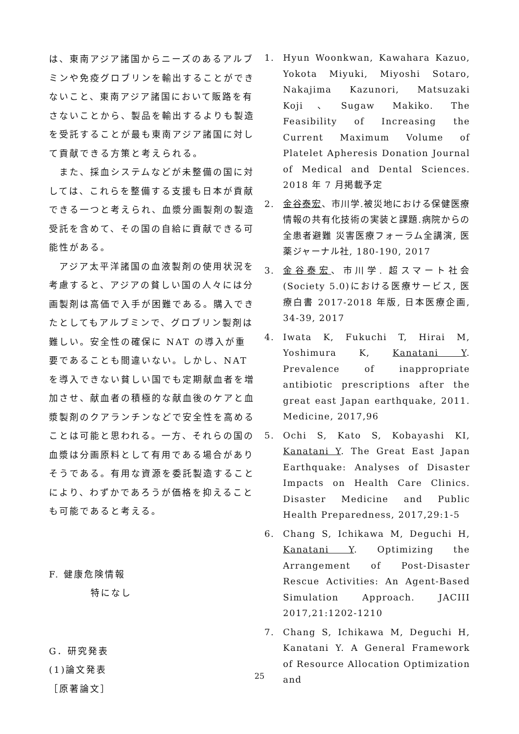は、東南アジア諸国からニーズのあるアルブミンや免疫グロブリンを輸出することができないこと、東南アジア諸国において販路を有さないことから、製品を輸出するよりも製造を受託することが最も東南アジア諸国に対して貢献できる方策と考えられる。
　また、採血システムなどが未整備の国に対しては、これらを整備する支援も日本が貢献できる一つと考えられ、血漿分画製剤の製造受託を含めて、その国の自給に貢献できる可能性がある。
　アジア太平洋諸国の血液製剤の使用状況を考慮すると、アジアの貧しい国の人々には分画製剤は高価で入手が困難である。購入できたとしてもアルブミンで、グロブリン製剤は難しい。安全性の確保に NAT の導入が重要であることも間違いない。しかし、NAT を導入できない貧しい国でも定期献血者を増加させ、献血者の積極的な献血後のケアと血漿製剤のクアランチンなどで安全性を高めることは可能と思われる。一方、それらの国の血漿は分画原料として有用である場合がありそうである。有用な資源を委託製造することにより、わずかであろうが価格を抑えることも可能であると考える。
F. 健康危険情報
特になし
G．研究発表
(1)論文発表
［原著論文］
1. Hyun Woonkwan, Kawahara Kazuo, Yokota Miyuki, Miyoshi Sotaro, Nakajima Kazunori, Matsuzaki Koji、Sugaw Makiko. The Feasibility of Increasing the Current Maximum Volume of Platelet Apheresis Donation Journal of Medical and Dental Sciences. 2018 年 7 月掲載予定
2. 金谷泰宏、市川学.被災地における保健医療情報の共有化技術の実装と課題.病院からの全患者避難 災害医療フォーラム全講演, 医薬ジャーナル社, 180-190, 2017
3. 金谷泰宏、市川学. 超スマート社会(Society 5.0)における医療サービス, 医療白書 2017-2018 年版, 日本医療企画, 34-39, 2017
4. Iwata K, Fukuchi T, Hirai M, Yoshimura K, Kanatani Y. Prevalence of inappropriate antibiotic prescriptions after the great east Japan earthquake, 2011. Medicine, 2017,96
5. Ochi S, Kato S, Kobayashi KI, Kanatani Y. The Great East Japan Earthquake: Analyses of Disaster Impacts on Health Care Clinics. Disaster Medicine and Public Health Preparedness, 2017,29:1-5
6. Chang S, Ichikawa M, Deguchi H, Kanatani Y. Optimizing the Arrangement of Post-Disaster Rescue Activities: An Agent-Based Simulation Approach. JACIII 2017,21:1202-1210
7. Chang S, Ichikawa M, Deguchi H, Kanatani Y. A General Framework of Resource Allocation Optimization and
25